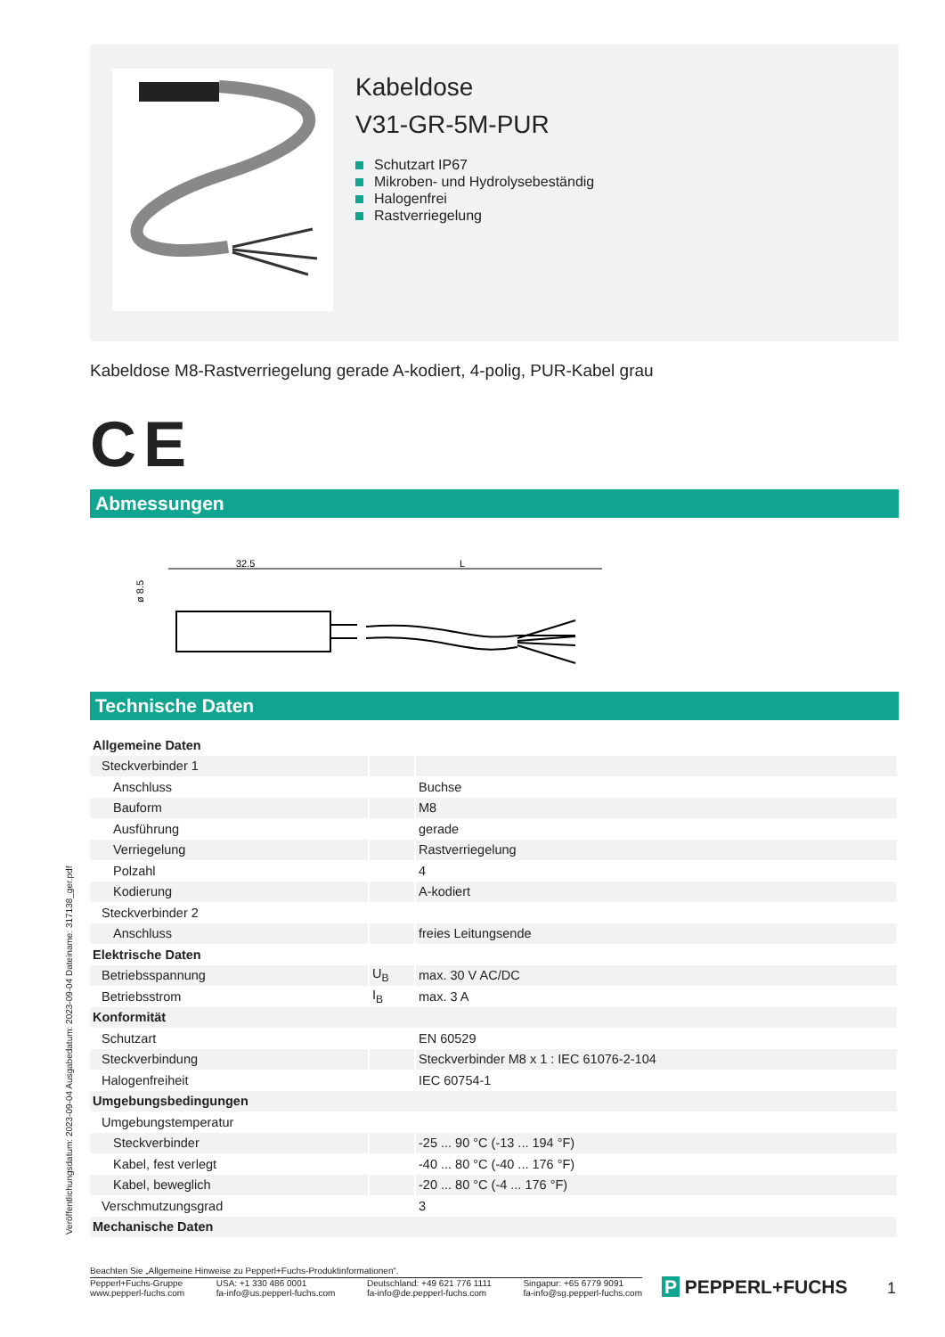Kabeldose
V31-GR-5M-PUR
Schutzart IP67
Mikroben- und Hydrolysebeständig
Halogenfrei
Rastverriegelung
Kabeldose M8-Rastverriegelung gerade A-kodiert, 4-polig, PUR-Kabel grau
CE
Abmessungen
32.5
L
ø 8.5
Technische Daten
| Allgemeine Daten | | |
| Steckverbinder 1 | | |
| Anschluss | | Buchse |
| Bauform | | M8 |
| Ausführung | | gerade |
| Verriegelung | | Rastverriegelung |
| Polzahl | | 4 |
| Kodierung | | A-kodiert |
| Steckverbinder 2 | | |
| Anschluss | | freies Leitungsende |
| Elektrische Daten | | |
| Betriebsspannung | U<sub>B</sub> | max. 30 V AC/DC |
| Betriebsstrom | I<sub>B</sub> | max. 3 A |
| Konformität | | |
| Schutzart | | EN 60529 |
| Steckverbindung | | Steckverbinder M8 x 1 : IEC 61076-2-104 |
| Halogenfreiheit | | IEC 60754-1 |
| Umgebungsbedingungen | | |
| Umgebungstemperatur | | |
| Steckverbinder | | -25 ... 90 °C (-13 ... 194 °F) |
| Kabel, fest verlegt | | -40 ... 80 °C (-40 ... 176 °F) |
| Kabel, beweglich | | -20 ... 80 °C (-4 ... 176 °F) |
| Verschmutzungsgrad | | 3 |
| Mechanische Daten | | |
Veröffentlichungsdatum: 2023-09-04 Ausgabedatum: 2023-09-04 Dateiname: 317138_ger.pdf
Beachten Sie „Allgemeine Hinweise zu Pepperl+Fuchs-Produktinformationen“.
Pepperl+Fuchs-Gruppe
www.pepperl-fuchs.com
USA: +1 330 486 0001
fa-info@us.pepperl-fuchs.com
Deutschland: +49 621 776 1111
fa-info@de.pepperl-fuchs.com
Singapur: +65 6779 9091
fa-info@sg.pepperl-fuchs.com
P PEPPERL+FUCHS 1